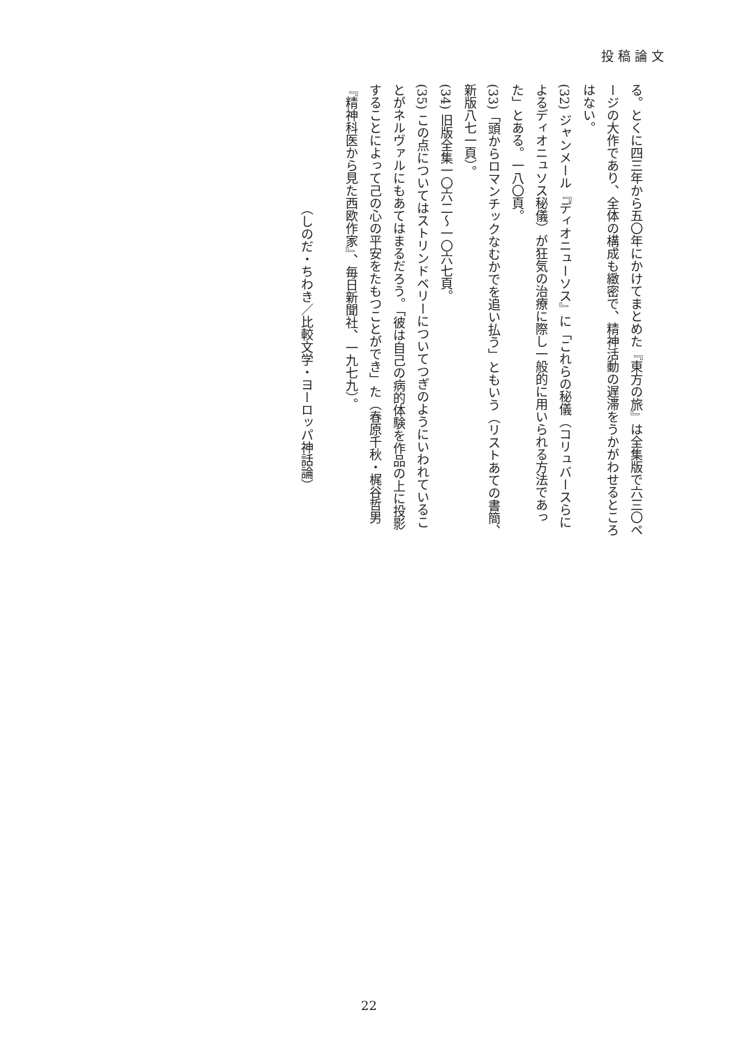投稿論文
る。とくに四三年から五〇年にかけてまとめた『東方の旅』は全集版で六三〇ページの大作であり、全体の構成も緻密で、精神活動の遅滞をうかがわせるところはない。
(32) ジャンメール『ディオニューソス』に「これらの秘儀（コリュバースらによるディオニュソス秘儀）が狂気の治療に際し一般的に用いられる方法であった」とある。一八〇頁。
(33)「頭からロマンチックなむかでを追い払う」ともいう（リストあての書簡、新版八七一頁）。
(34) 旧版全集一〇六二～一〇六七頁。
(35) この点についてはストリンドベリーについてつぎのようにいわれていることがネルヴァルにもあてはまるだろう。「彼は自己の病的体験を作品の上に投影することによって己の心の平安をたもつことができ」た（春原千秋・梶谷哲男『精神科医から見た西欧作家』、毎日新聞社、一九七九）。
（しのだ・ちわき／比較文学・ヨーロッパ神話論）
22